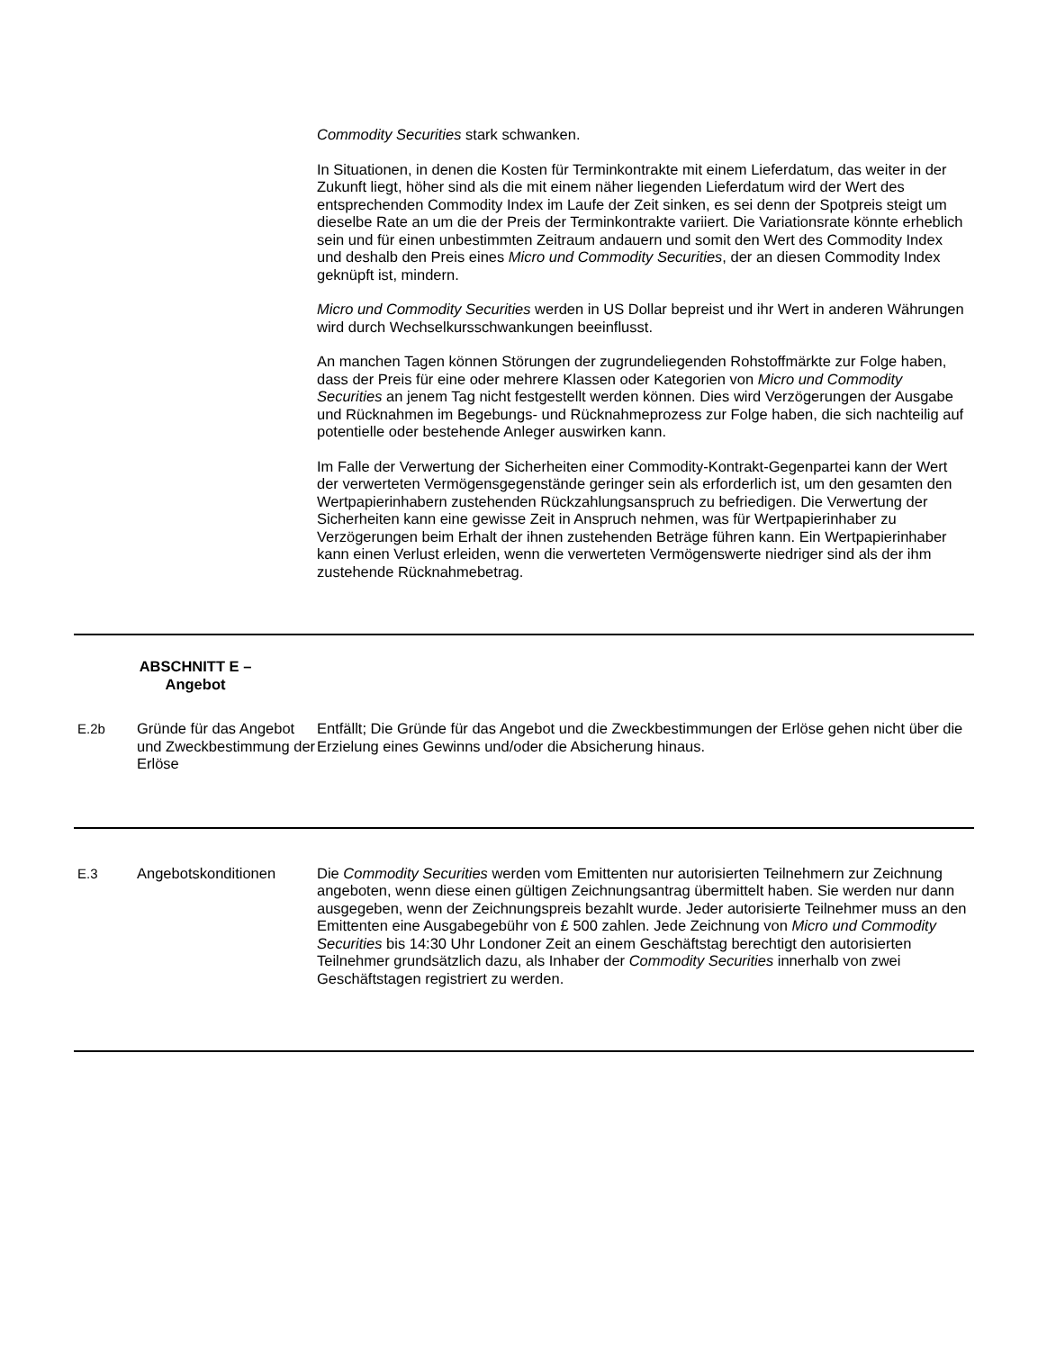| | | Commodity Securities stark schwanken. In Situationen, in denen die Kosten für Terminkontrakte mit einem Lieferdatum, das weiter in der Zukunft liegt, höher sind als die mit einem näher liegenden Lieferdatum wird der Wert des entsprechenden Commodity Index im Laufe der Zeit sinken, es sei denn der Spotpreis steigt um dieselbe Rate an um die der Preis der Terminkontrakte variiert. Die Variationsrate könnte erheblich sein und für einen unbestimmten Zeitraum andauern und somit den Wert des Commodity Index und deshalb den Preis eines Micro und Commodity Securities , der an diesen Commodity Index geknüpft ist, mindern. Micro und Commodity Securities werden in US Dollar bepreist und ihr Wert in anderen Währungen wird durch Wechselkursschwankungen beeinflusst. An manchen Tagen können Störungen der zugrundeliegenden Rohstoffmärkte zur Folge haben, dass der Preis für eine oder mehrere Klassen oder Kategorien von Micro und Commodity Securities an jenem Tag nicht festgestellt werden können. Dies wird Verzögerungen der Ausgabe und Rücknahmen im Begebungs- und Rücknahmeprozess zur Folge haben, die sich nachteilig auf potentielle oder bestehende Anleger auswirken kann. Im Falle der Verwertung der Sicherheiten einer Commodity-Kontrakt-Gegenpartei kann der Wert der verwerteten Vermögensgegenstände geringer sein als erforderlich ist, um den gesamten den Wertpapierinhabern zustehenden Rückzahlungsanspruch zu befriedigen. Die Verwertung der Sicherheiten kann eine gewisse Zeit in Anspruch nehmen, was für Wertpapierinhaber zu Verzögerungen beim Erhalt der ihnen zustehenden Beträge führen kann. Ein Wertpapierinhaber kann einen Verlust erleiden, wenn die verwerteten Vermögenswerte niedriger sind als der ihm zustehende Rücknahmebetrag. |
| ABSCHNITT E – Angebot | | |
| E.2b | Gründe für das Angebot und Zweckbestimmung der Erlöse | Entfällt; Die Gründe für das Angebot und die Zweckbestimmungen der Erlöse gehen nicht über die Erzielung eines Gewinns und/oder die Absicherung hinaus. |
| E.3 | Angebotskonditionen | Die Commodity Securities werden vom Emittenten nur autorisierten Teilnehmern zur Zeichnung angeboten, wenn diese einen gültigen Zeichnungsantrag übermittelt haben. Sie werden nur dann ausgegeben, wenn der Zeichnungspreis bezahlt wurde. Jeder autorisierte Teilnehmer muss an den Emittenten eine Ausgabegebühr von £ 500 zahlen. Jede Zeichnung von Micro und Commodity Securities bis 14:30 Uhr Londoner Zeit an einem Geschäftstag berechtigt den autorisierten Teilnehmer grundsätzlich dazu, als Inhaber der Commodity Securities innerhalb von zwei Geschäftstagen registriert zu werden. |